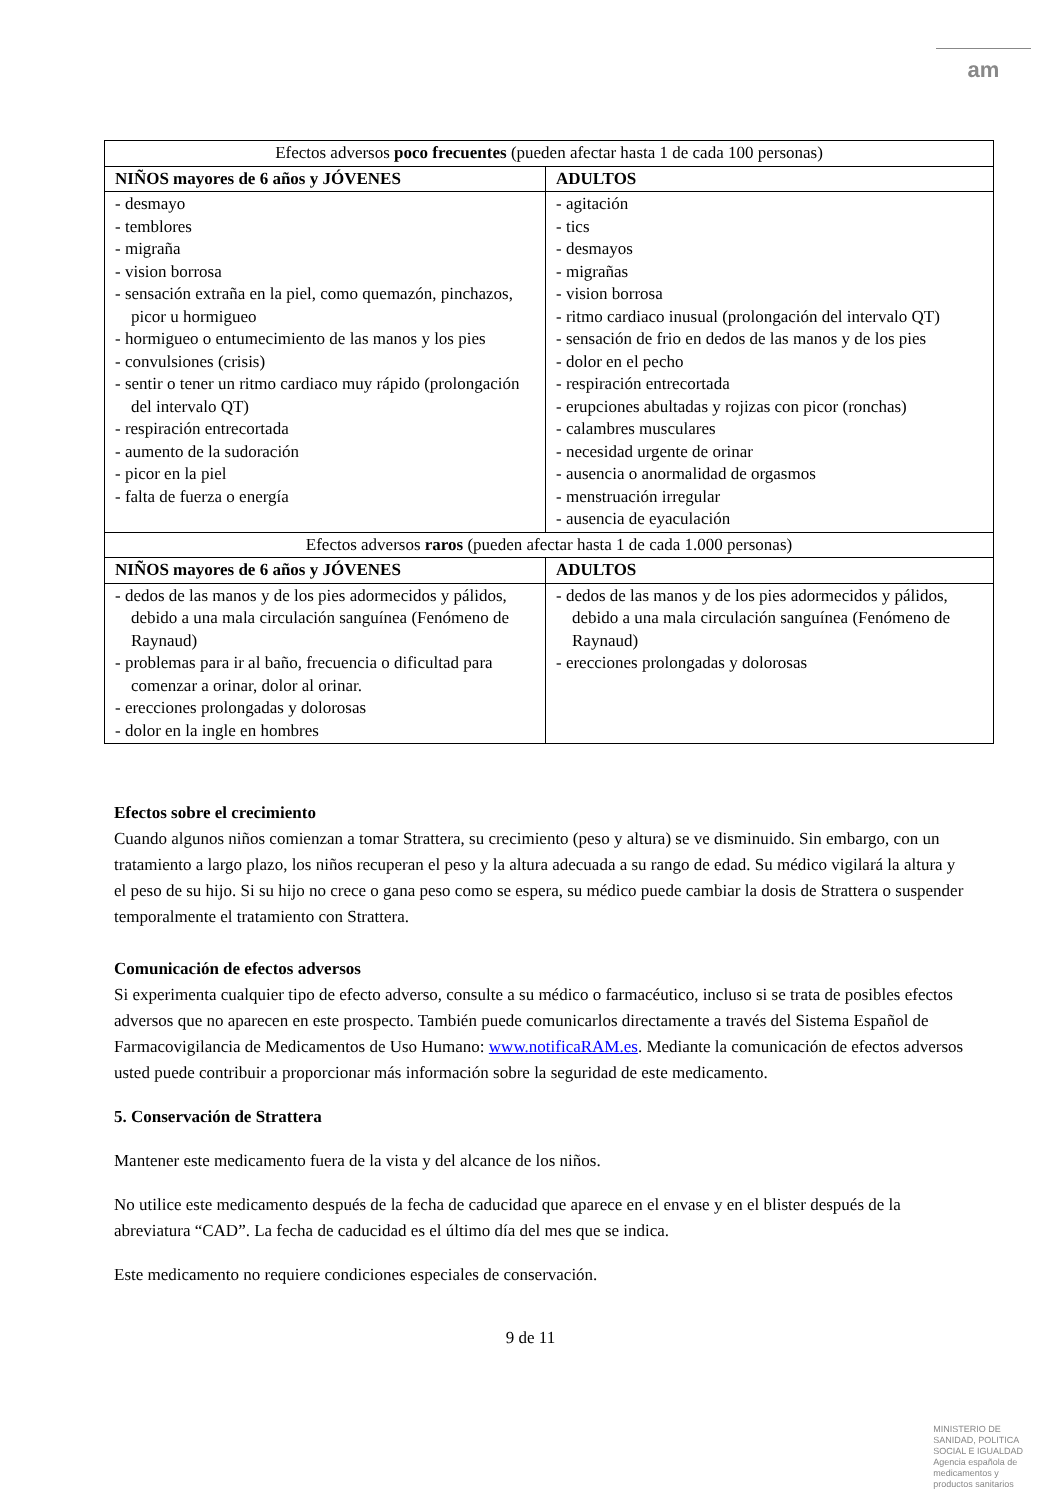am
| Efectos adversos poco frecuentes (pueden afectar hasta 1 de cada 100 personas) | |
| NIÑOS mayores de 6 años y JÓVENES | ADULTOS |
| - desmayo - temblores - migraña - vision borrosa - sensación extraña en la piel, como quemazón, pinchazos, picor u hormigueo - hormigueo o entumecimiento de las manos y los pies - convulsiones (crisis) - sentir o tener un ritmo cardiaco muy rápido (prolongación del intervalo QT) - respiración entrecortada - aumento de la sudoración - picor en la piel - falta de fuerza o energía | - agitación - tics - desmayos - migrañas - vision borrosa - ritmo cardiaco inusual (prolongación del intervalo QT) - sensación de frio en dedos de las manos y de los pies - dolor en el pecho - respiración entrecortada - erupciones abultadas y rojizas con picor (ronchas) - calambres musculares - necesidad urgente de orinar - ausencia o anormalidad de orgasmos - menstruación irregular - ausencia de eyaculación |
| Efectos adversos raros (pueden afectar hasta 1 de cada 1.000 personas) | |
| NIÑOS mayores de 6 años y JÓVENES | ADULTOS |
| - dedos de las manos y de los pies adormecidos y pálidos, debido a una mala circulación sanguínea (Fenómeno de Raynaud) - problemas para ir al baño, frecuencia o dificultad para comenzar a orinar, dolor al orinar. - erecciones prolongadas y dolorosas - dolor en la ingle en hombres | - dedos de las manos y de los pies adormecidos y pálidos, debido a una mala circulación sanguínea (Fenómeno de Raynaud) - erecciones prolongadas y dolorosas |
Efectos sobre el crecimiento
Cuando algunos niños comienzan a tomar Strattera, su crecimiento (peso y altura) se ve disminuido. Sin embargo, con un tratamiento a largo plazo, los niños recuperan el peso y la altura adecuada a su rango de edad. Su médico vigilará la altura y el peso de su hijo. Si su hijo no crece o gana peso como se espera, su médico puede cambiar la dosis de Strattera o suspender temporalmente el tratamiento con Strattera.
Comunicación de efectos adversos
Si experimenta cualquier tipo de efecto adverso, consulte a su médico o farmacéutico, incluso si se trata de posibles efectos adversos que no aparecen en este prospecto. También puede comunicarlos directamente a través del Sistema Español de Farmacovigilancia de Medicamentos de Uso Humano: www.notificaRAM.es. Mediante la comunicación de efectos adversos usted puede contribuir a proporcionar más información sobre la seguridad de este medicamento.
5. Conservación de Strattera
Mantener este medicamento fuera de la vista y del alcance de los niños.
No utilice este medicamento después de la fecha de caducidad que aparece en el envase y en el blister después de la abreviatura “CAD”. La fecha de caducidad es el último día del mes que se indica.
Este medicamento no requiere condiciones especiales de conservación.
9 de 11
MINISTERIO DE
SANIDAD, POLITICA
SOCIAL E IGUALDAD
Agencia española de
medicamentos y
productos sanitarios